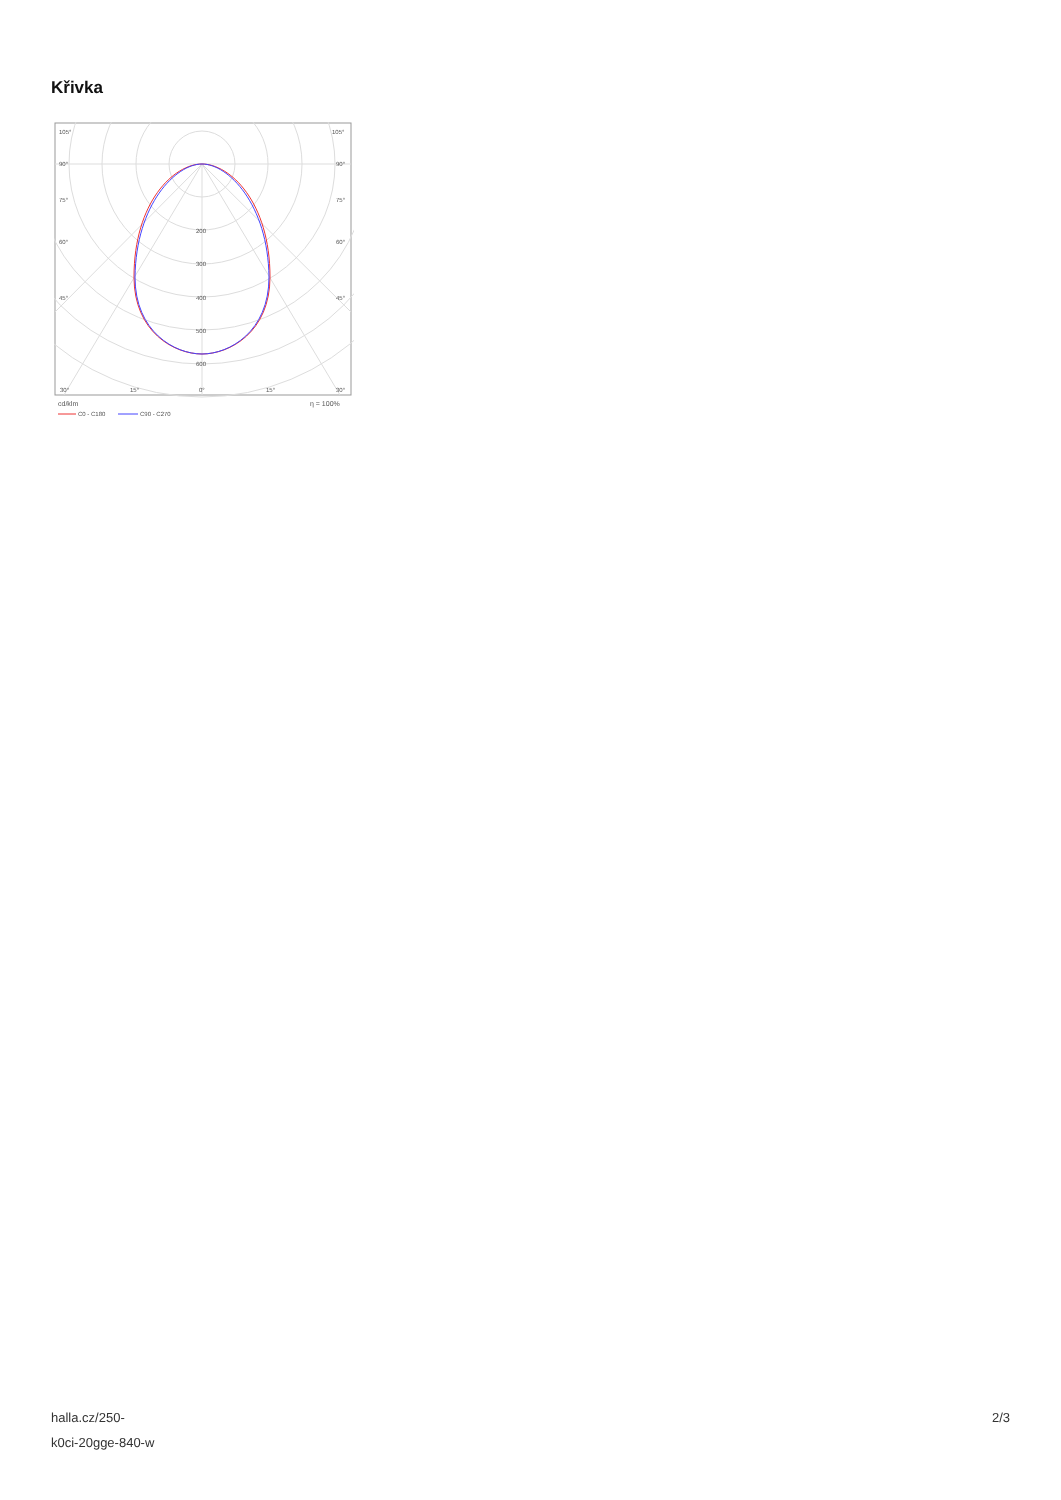Křivka
105°
105°
90°
90°
75°
75°
60°
60°
45°
45°
200
300
400
500
600
30°
15°
0°
15°
30°
cd/klm
η = 100%
C0 - C180
C90 - C270
halla.cz/250-
k0ci-20gge-840-w
2/3